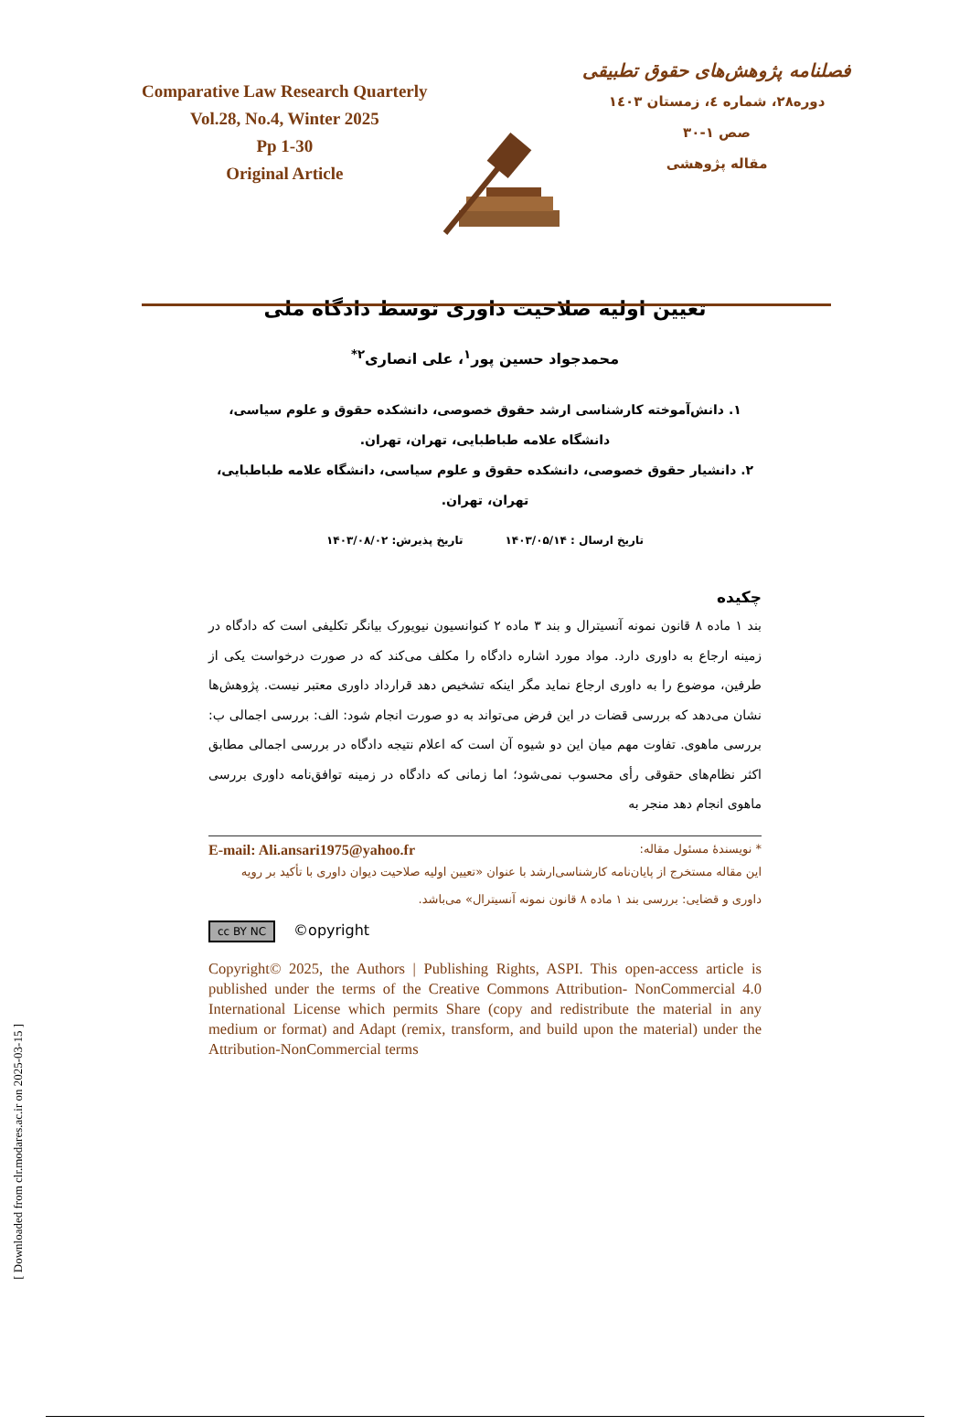Comparative Law Research Quarterly
Vol.28, No.4, Winter 2025
Pp 1-30
Original Article
فصلنامه پژوهش‌های حقوق تطبیقی
دوره۲۸، شماره ٤، زمستان ۱٤۰۳
صص ۱-۳۰
مقاله پژوهشی
تعیین اولیه صلاحیت داوری توسط دادگاه ملی
محمدجواد حسین پور<sup>۱</sup>، علی انصاری<sup>۲*</sup>
۱. دانش‌آموخته کارشناسی ارشد حقوق خصوصی، دانشکده حقوق و علوم سیاسی، دانشگاه علامه طباطبایی، تهران، تهران.
۲. دانشیار حقوق خصوصی، دانشکده حقوق و علوم سیاسی، دانشگاه علامه طباطبایی، تهران، تهران.
تاریخ ارسال : ۱۴۰۳/۰۵/۱۴ تاریخ پذیرش: ۱۴۰۳/۰۸/۰۲
چکیده
بند ۱ ماده ۸ قانون نمونه آنسیترال و بند ۳ ماده ۲ کنوانسیون نیویورک بیانگر تکلیفی است که دادگاه در زمینه ارجاع به داوری دارد. مواد مورد اشاره دادگاه را مکلف می‌کند که در صورت درخواست یکی از طرفین، موضوع را به داوری ارجاع نماید مگر اینکه تشخیص دهد قرارداد داوری معتبر نیست. پژوهش‌ها نشان می‌دهد که بررسی قضات در این فرض می‌تواند به دو صورت انجام شود: الف: بررسی اجمالی ب: بررسی ماهوی. تفاوت مهم میان این دو شیوه آن است که اعلام نتیجه دادگاه در بررسی اجمالی مطابق اکثر نظام‌های حقوقی رأی محسوب نمی‌شود؛ اما زمانی که دادگاه در زمینه توافق‌نامه داوری بررسی ماهوی انجام دهد منجر به
* نویسندهٔ مسئول مقاله: E-mail: Ali.ansari1975@yahoo.fr
این مقاله مستخرج از پایان‌نامه کارشناسی‌ارشد با عنوان «تعیین اولیه صلاحیت دیوان داوری با تأکید بر رویه داوری و قضایی: بررسی بند ۱ ماده ۸ قانون نمونه آنسیترال» می‌باشد.
cc BY NC ©opyright
Copyright© 2025, the Authors | Publishing Rights, ASPI. This open-access article is published under the terms of the Creative Commons Attribution- NonCommercial 4.0 International License which permits Share (copy and redistribute the material in any medium or format) and Adapt (remix, transform, and build upon the material) under the Attribution-NonCommercial terms
[ Downloaded from clr.modares.ac.ir on 2025-03-15 ]